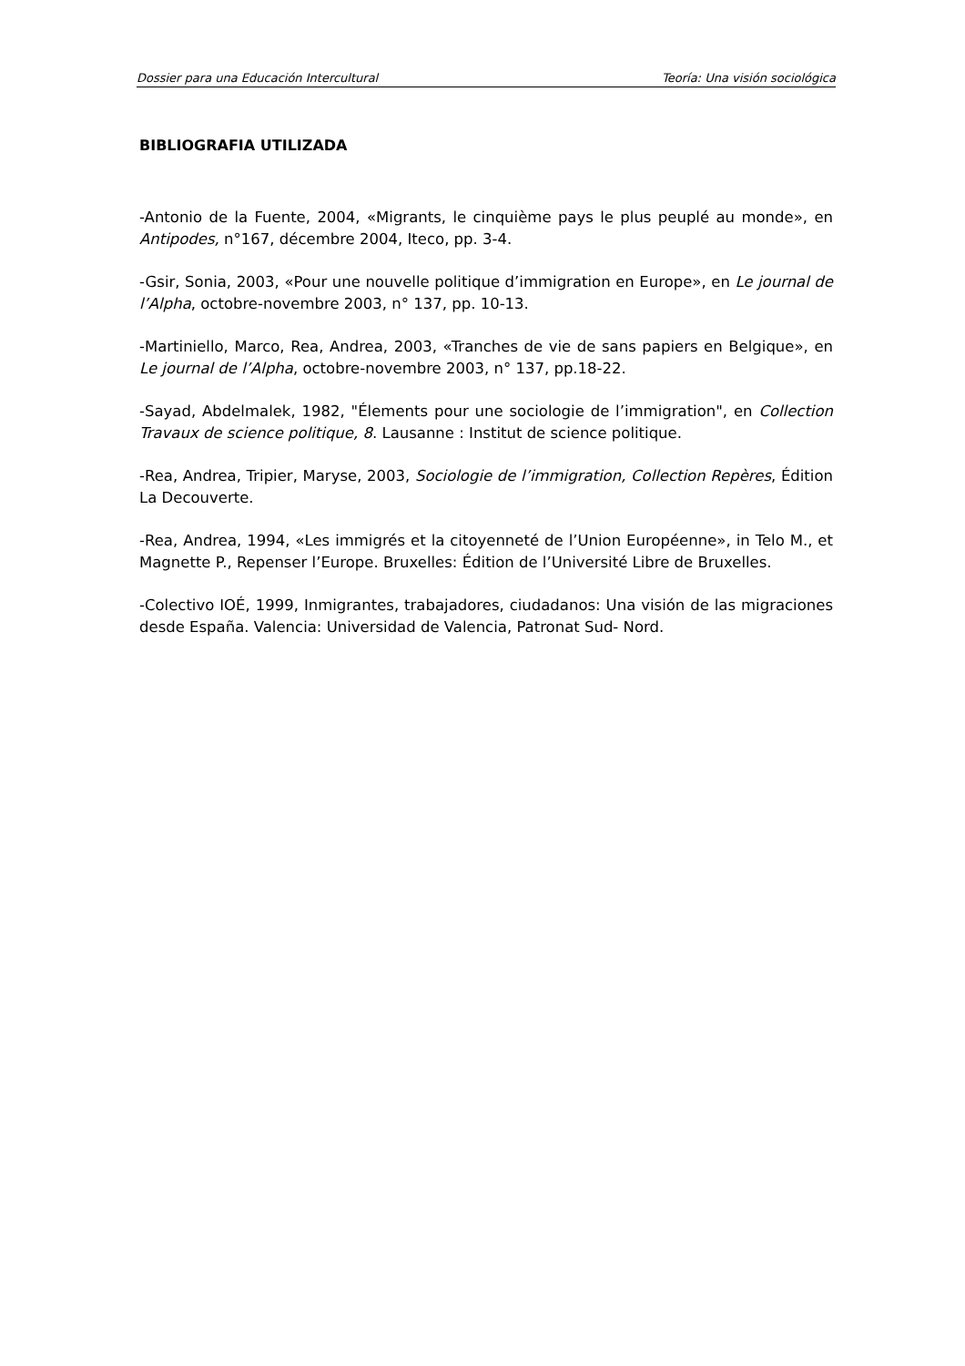Dossier para una Educación Intercultural Teoría: Una visión sociológica
BIBLIOGRAFIA UTILIZADA
-Antonio de la Fuente, 2004, «Migrants, le cinquième pays le plus peuplé au monde», en Antipodes, n°167, décembre 2004, Iteco, pp. 3-4.
-Gsir, Sonia, 2003, «Pour une nouvelle politique d’immigration en Europe», en Le journal de l’Alpha, octobre-novembre 2003, n° 137, pp. 10-13.
-Martiniello, Marco, Rea, Andrea, 2003, «Tranches de vie de sans papiers en Belgique», en Le journal de l’Alpha, octobre-novembre 2003, n° 137, pp.18-22.
-Sayad, Abdelmalek, 1982, "Élements pour une sociologie de l’immigration", en Collection Travaux de science politique, 8. Lausanne : Institut de science politique.
-Rea, Andrea, Tripier, Maryse, 2003, Sociologie de l’immigration, Collection Repères, Édition La Decouverte.
-Rea, Andrea, 1994, «Les immigrés et la citoyenneté de l’Union Européenne», in Telo M., et Magnette P., Repenser l’Europe. Bruxelles: Édition de l’Université Libre de Bruxelles.
-Colectivo IOÉ, 1999, Inmigrantes, trabajadores, ciudadanos: Una visión de las migraciones desde España. Valencia: Universidad de Valencia, Patronat Sud- Nord.